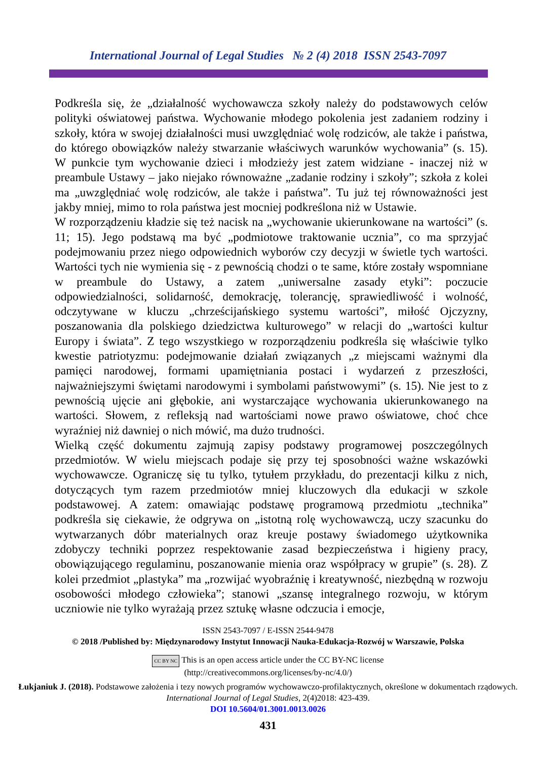International Journal of Legal Studies № 2 (4) 2018 ISSN 2543-7097
Podkreśla się, że „działalność wychowawcza szkoły należy do podstawowych celów polityki oświatowej państwa. Wychowanie młodego pokolenia jest zadaniem rodziny i szkoły, która w swojej działalności musi uwzględniać wolę rodziców, ale także i państwa, do którego obowiązków należy stwarzanie właściwych warunków wychowania” (s. 15). W punkcie tym wychowanie dzieci i młodzieży jest zatem widziane - inaczej niż w preambule Ustawy – jako niejako równoważne „zadanie rodziny i szkoły”; szkoła z kolei ma „uwzględniać wolę rodziców, ale także i państwa”. Tu już tej równoważności jest jakby mniej, mimo to rola państwa jest mocniej podkreślona niż w Ustawie.
W rozporządzeniu kładzie się też nacisk na „wychowanie ukierunkowane na wartości” (s. 11; 15). Jego podstawą ma być „podmiotowe traktowanie ucznia”, co ma sprzyjać podejmowaniu przez niego odpowiednich wyborów czy decyzji w świetle tych wartości. Wartości tych nie wymienia się - z pewnością chodzi o te same, które zostały wspomniane w preambule do Ustawy, a zatem „uniwersalne zasady etyki”: poczucie odpowiedzialności, solidarność, demokrację, tolerancję, sprawiedliwość i wolność, odczytywane w kluczu „chrześcijańskiego systemu wartości”, miłość Ojczyzny, poszanowania dla polskiego dziedzictwa kulturowego” w relacji do „wartości kultur Europy i świata”. Z tego wszystkiego w rozporządzeniu podkreśla się właściwie tylko kwestie patriotyzmu: podejmowanie działań związanych „z miejscami ważnymi dla pamięci narodowej, formami upamiętniania postaci i wydarzeń z przeszłości, najważniejszymi świętami narodowymi i symbolami państwowymi” (s. 15). Nie jest to z pewnością ujęcie ani głębokie, ani wystarczające wychowania ukierunkowanego na wartości. Słowem, z refleksją nad wartościami nowe prawo oświatowe, choć chce wyraźniej niż dawniej o nich mówić, ma dużo trudności.
Wielką część dokumentu zajmują zapisy podstawy programowej poszczególnych przedmiotów. W wielu miejscach podaje się przy tej sposobności ważne wskazówki wychowawcze. Ograniczę się tu tylko, tytułem przykładu, do prezentacji kilku z nich, dotyczących tym razem przedmiotów mniej kluczowych dla edukacji w szkole podstawowej. A zatem: omawiając podstawę programową przedmiotu „technika” podkreśla się ciekawie, że odgrywa on „istotną rolę wychowawczą, uczy szacunku do wytwarzanych dóbr materialnych oraz kreuje postawy świadomego użytkownika zdobyczy techniki poprzez respektowanie zasad bezpieczeństwa i higieny pracy, obowiązującego regulaminu, poszanowanie mienia oraz współpracy w grupie” (s. 28). Z kolei przedmiot „plastyka” ma „rozwijać wyobraźnię i kreatywność, niezbędną w rozwoju osobowości młodego człowieka”; stanowi „szansę integralnego rozwoju, w którym uczniowie nie tylko wyrażają przez sztukę własne odczucia i emocje,
ISSN 2543-7097 / E-ISSN 2544-9478
© 2018 /Published by: Międzynarodowy Instytut Innowacji Nauka-Edukacja-Rozwój w Warszawie, Polska
CC BY NC This is an open access article under the CC BY-NC license
(http://creativecommons.org/licenses/by-nc/4.0/)
Łukjaniuk J. (2018). Podstawowe założenia i tezy nowych programów wychowawczo-profilaktycznych, określone w dokumentach rządowych. International Journal of Legal Studies, 2(4)2018: 423-439.
DOI 10.5604/01.3001.0013.0026
431